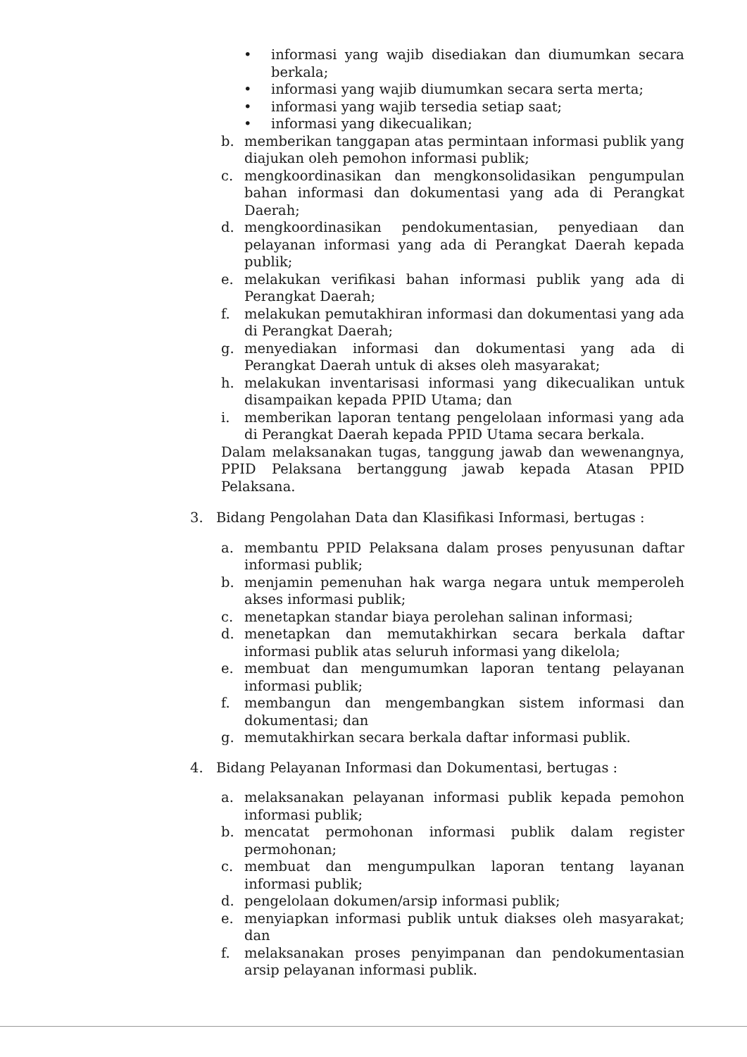• informasi yang wajib disediakan dan diumumkan secara berkala;
• informasi yang wajib diumumkan secara serta merta;
• informasi yang wajib tersedia setiap saat;
• informasi yang dikecualikan;
b. memberikan tanggapan atas permintaan informasi publik yang diajukan oleh pemohon informasi publik;
c. mengkoordinasikan dan mengkonsolidasikan pengumpulan bahan informasi dan dokumentasi yang ada di Perangkat Daerah;
d. mengkoordinasikan pendokumentasian, penyediaan dan pelayanan informasi yang ada di Perangkat Daerah kepada publik;
e. melakukan verifikasi bahan informasi publik yang ada di Perangkat Daerah;
f. melakukan pemutakhiran informasi dan dokumentasi yang ada di Perangkat Daerah;
g. menyediakan informasi dan dokumentasi yang ada di Perangkat Daerah untuk di akses oleh masyarakat;
h. melakukan inventarisasi informasi yang dikecualikan untuk disampaikan kepada PPID Utama; dan
i. memberikan laporan tentang pengelolaan informasi yang ada di Perangkat Daerah kepada PPID Utama secara berkala.
Dalam melaksanakan tugas, tanggung jawab dan wewenangnya, PPID Pelaksana bertanggung jawab kepada Atasan PPID Pelaksana.
3. Bidang Pengolahan Data dan Klasifikasi Informasi, bertugas :
a. membantu PPID Pelaksana dalam proses penyusunan daftar informasi publik;
b. menjamin pemenuhan hak warga negara untuk memperoleh akses informasi publik;
c. menetapkan standar biaya perolehan salinan informasi;
d. menetapkan dan memutakhirkan secara berkala daftar informasi publik atas seluruh informasi yang dikelola;
e. membuat dan mengumumkan laporan tentang pelayanan informasi publik;
f. membangun dan mengembangkan sistem informasi dan dokumentasi; dan
g. memutakhirkan secara berkala daftar informasi publik.
4. Bidang Pelayanan Informasi dan Dokumentasi, bertugas :
a. melaksanakan pelayanan informasi publik kepada pemohon informasi publik;
b. mencatat permohonan informasi publik dalam register permohonan;
c. membuat dan mengumpulkan laporan tentang layanan informasi publik;
d. pengelolaan dokumen/arsip informasi publik;
e. menyiapkan informasi publik untuk diakses oleh masyarakat; dan
f. melaksanakan proses penyimpanan dan pendokumentasian arsip pelayanan informasi publik.